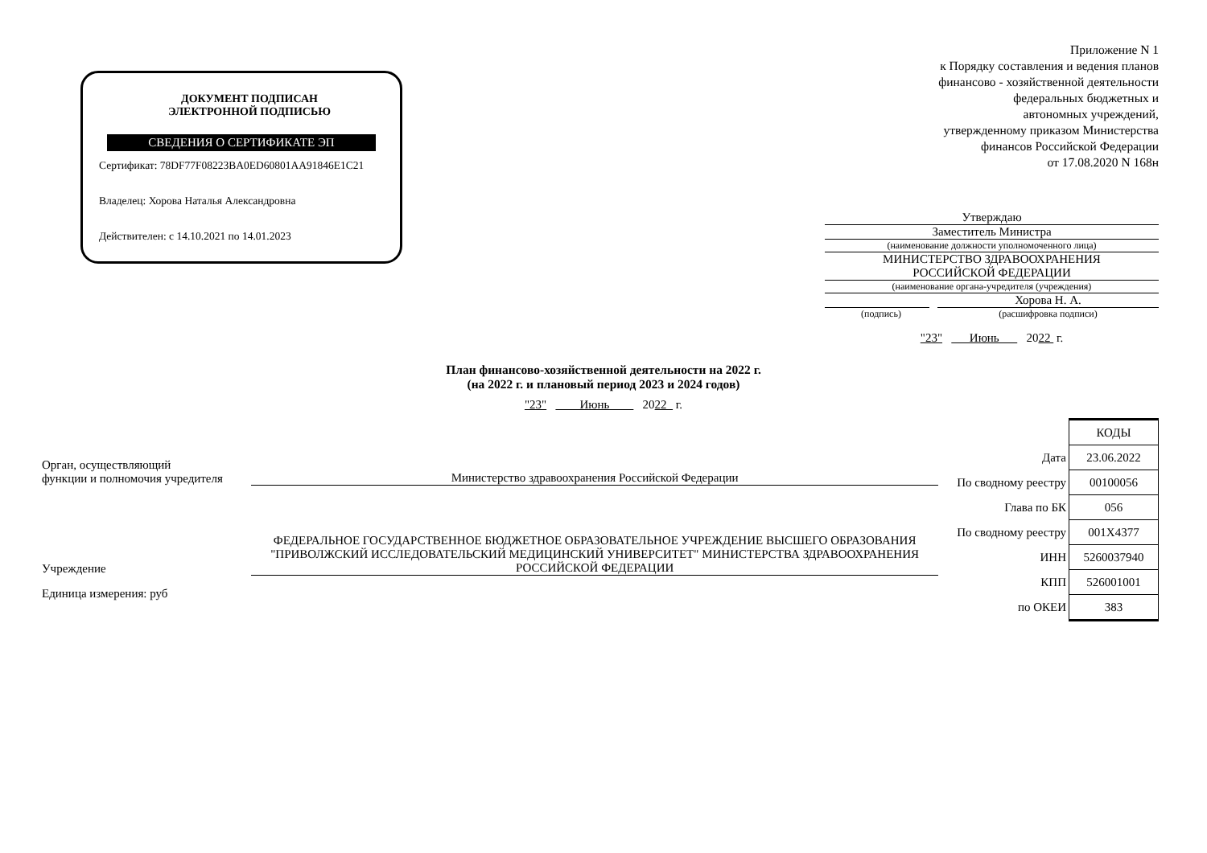ДОКУМЕНТ ПОДПИСАН
ЭЛЕКТРОННОЙ ПОДПИСЬЮ
СВЕДЕНИЯ О СЕРТИФИКАТЕ ЭП
Сертификат: 78DF77F08223BA0ED60801AA91846E1C21
Владелец: Хорова Наталья Александровна
Действителен: с 14.10.2021 по 14.01.2023
Приложение N 1
к Порядку составления и ведения планов
финансово - хозяйственной деятельности
федеральных бюджетных и
автономных учреждений,
утвержденному приказом Министерства
финансов Российской Федерации
от 17.08.2020 N 168н
Утверждаю
Заместитель Министра
(наименование должности уполномоченного лица)
МИНИСТЕРСТВО ЗДРАВООХРАНЕНИЯ
РОССИЙСКОЙ ФЕДЕРАЦИИ
(наименование органа-учредителя (учреждения)
Хорова Н. А.
(подпись) (расшифровка подписи)
"23" Июнь 2022 г.
План финансово-хозяйственной деятельности на 2022 г.
(на 2022 г. и плановый период 2023 и 2024 годов)
"23" Июнь 2022 г.
Орган, осуществляющий
функции и полномочия учредителя
Министерство здравоохранения Российской Федерации
Учреждение
ФЕДЕРАЛЬНОЕ ГОСУДАРСТВЕННОЕ БЮДЖЕТНОЕ ОБРАЗОВАТЕЛЬНОЕ УЧРЕЖДЕНИЕ ВЫСШЕГО ОБРАЗОВАНИЯ "ПРИВОЛЖСКИЙ ИССЛЕДОВАТЕЛЬСКИЙ МЕДИЦИНСКИЙ УНИВЕРСИТЕТ" МИНИСТЕРСТВА ЗДРАВООХРАНЕНИЯ РОССИЙСКОЙ ФЕДЕРАЦИИ
Единица измерения: руб
| | КОДЫ |
| Дата | 23.06.2022 |
| По сводному реестру | 00100056 |
| Глава по БК | 056 |
| По сводному реестру | 001X4377 |
| ИНН | 5260037940 |
| КПП | 526001001 |
| по ОКЕИ | 383 |